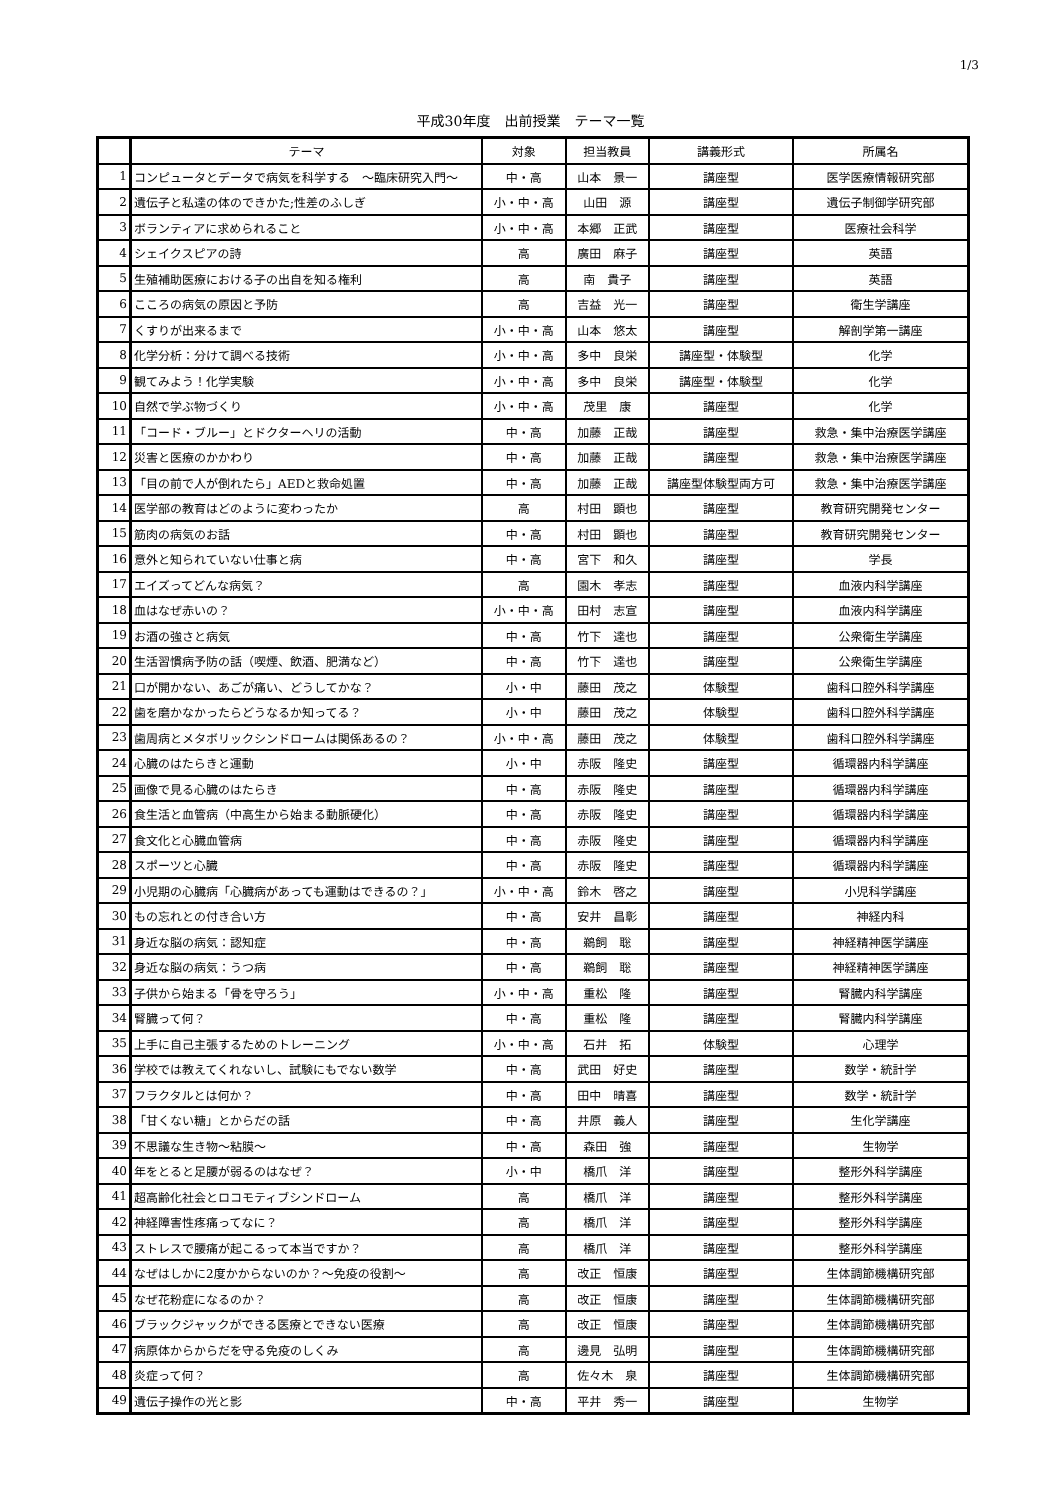1/3
平成30年度　出前授業　テーマ一覧
| | テーマ | 対象 | 担当教員 | 講義形式 | 所属名 |
| --- | --- | --- | --- | --- | --- |
| 1 | コンピュータとデータで病気を科学する ～臨床研究入門～ | 中・高 | 山本 景一 | 講座型 | 医学医療情報研究部 |
| 2 | 遺伝子と私達の体のできかた;性差のふしぎ | 小・中・高 | 山田 源 | 講座型 | 遺伝子制御学研究部 |
| 3 | ボランティアに求められること | 小・中・高 | 本郷 正武 | 講座型 | 医療社会科学 |
| 4 | シェイクスピアの詩 | 高 | 廣田 麻子 | 講座型 | 英語 |
| 5 | 生殖補助医療における子の出自を知る権利 | 高 | 南 貴子 | 講座型 | 英語 |
| 6 | こころの病気の原因と予防 | 高 | 吉益 光一 | 講座型 | 衛生学講座 |
| 7 | くすりが出来るまで | 小・中・高 | 山本 悠太 | 講座型 | 解剖学第一講座 |
| 8 | 化学分析：分けて調べる技術 | 小・中・高 | 多中 良栄 | 講座型・体験型 | 化学 |
| 9 | 観てみよう！化学実験 | 小・中・高 | 多中 良栄 | 講座型・体験型 | 化学 |
| 10 | 自然で学ぶ物づくり | 小・中・高 | 茂里 康 | 講座型 | 化学 |
| 11 | 「コード・ブルー」とドクターヘリの活動 | 中・高 | 加藤 正哉 | 講座型 | 救急・集中治療医学講座 |
| 12 | 災害と医療のかかわり | 中・高 | 加藤 正哉 | 講座型 | 救急・集中治療医学講座 |
| 13 | 「目の前で人が倒れたら」AEDと救命処置 | 中・高 | 加藤 正哉 | 講座型体験型両方可 | 救急・集中治療医学講座 |
| 14 | 医学部の教育はどのように変わったか | 高 | 村田 顕也 | 講座型 | 教育研究開発センター |
| 15 | 筋肉の病気のお話 | 中・高 | 村田 顕也 | 講座型 | 教育研究開発センター |
| 16 | 意外と知られていない仕事と病 | 中・高 | 宮下 和久 | 講座型 | 学長 |
| 17 | エイズってどんな病気？ | 高 | 園木 孝志 | 講座型 | 血液内科学講座 |
| 18 | 血はなぜ赤いの？ | 小・中・高 | 田村 志宣 | 講座型 | 血液内科学講座 |
| 19 | お酒の強さと病気 | 中・高 | 竹下 達也 | 講座型 | 公衆衛生学講座 |
| 20 | 生活習慣病予防の話（喫煙、飲酒、肥満など） | 中・高 | 竹下 達也 | 講座型 | 公衆衛生学講座 |
| 21 | 口が開かない、あごが痛い、どうしてかな？ | 小・中 | 藤田 茂之 | 体験型 | 歯科口腔外科学講座 |
| 22 | 歯を磨かなかったらどうなるか知ってる？ | 小・中 | 藤田 茂之 | 体験型 | 歯科口腔外科学講座 |
| 23 | 歯周病とメタボリックシンドロームは関係あるの？ | 小・中・高 | 藤田 茂之 | 体験型 | 歯科口腔外科学講座 |
| 24 | 心臓のはたらきと運動 | 小・中 | 赤阪 隆史 | 講座型 | 循環器内科学講座 |
| 25 | 画像で見る心臓のはたらき | 中・高 | 赤阪 隆史 | 講座型 | 循環器内科学講座 |
| 26 | 食生活と血管病（中高生から始まる動脈硬化） | 中・高 | 赤阪 隆史 | 講座型 | 循環器内科学講座 |
| 27 | 食文化と心臓血管病 | 中・高 | 赤阪 隆史 | 講座型 | 循環器内科学講座 |
| 28 | スポーツと心臓 | 中・高 | 赤阪 隆史 | 講座型 | 循環器内科学講座 |
| 29 | 小児期の心臓病「心臓病があっても運動はできるの？」 | 小・中・高 | 鈴木 啓之 | 講座型 | 小児科学講座 |
| 30 | もの忘れとの付き合い方 | 中・高 | 安井 昌彰 | 講座型 | 神経内科 |
| 31 | 身近な脳の病気：認知症 | 中・高 | 鵜飼 聡 | 講座型 | 神経精神医学講座 |
| 32 | 身近な脳の病気：うつ病 | 中・高 | 鵜飼 聡 | 講座型 | 神経精神医学講座 |
| 33 | 子供から始まる「骨を守ろう」 | 小・中・高 | 重松 隆 | 講座型 | 腎臓内科学講座 |
| 34 | 腎臓って何？ | 中・高 | 重松 隆 | 講座型 | 腎臓内科学講座 |
| 35 | 上手に自己主張するためのトレーニング | 小・中・高 | 石井 拓 | 体験型 | 心理学 |
| 36 | 学校では教えてくれないし、試験にもでない数学 | 中・高 | 武田 好史 | 講座型 | 数学・統計学 |
| 37 | フラクタルとは何か？ | 中・高 | 田中 晴喜 | 講座型 | 数学・統計学 |
| 38 | 「甘くない糖」とからだの話 | 中・高 | 井原 義人 | 講座型 | 生化学講座 |
| 39 | 不思議な生き物～粘膜～ | 中・高 | 森田 強 | 講座型 | 生物学 |
| 40 | 年をとると足腰が弱るのはなぜ？ | 小・中 | 橋爪 洋 | 講座型 | 整形外科学講座 |
| 41 | 超高齢化社会とロコモティブシンドローム | 高 | 橋爪 洋 | 講座型 | 整形外科学講座 |
| 42 | 神経障害性疼痛ってなに？ | 高 | 橋爪 洋 | 講座型 | 整形外科学講座 |
| 43 | ストレスで腰痛が起こるって本当ですか？ | 高 | 橋爪 洋 | 講座型 | 整形外科学講座 |
| 44 | なぜはしかに2度かからないのか？～免疫の役割～ | 高 | 改正 恒康 | 講座型 | 生体調節機構研究部 |
| 45 | なぜ花粉症になるのか？ | 高 | 改正 恒康 | 講座型 | 生体調節機構研究部 |
| 46 | ブラックジャックができる医療とできない医療 | 高 | 改正 恒康 | 講座型 | 生体調節機構研究部 |
| 47 | 病原体からからだを守る免疫のしくみ | 高 | 邊見 弘明 | 講座型 | 生体調節機構研究部 |
| 48 | 炎症って何？ | 高 | 佐々木 泉 | 講座型 | 生体調節機構研究部 |
| 49 | 遺伝子操作の光と影 | 中・高 | 平井 秀一 | 講座型 | 生物学 |